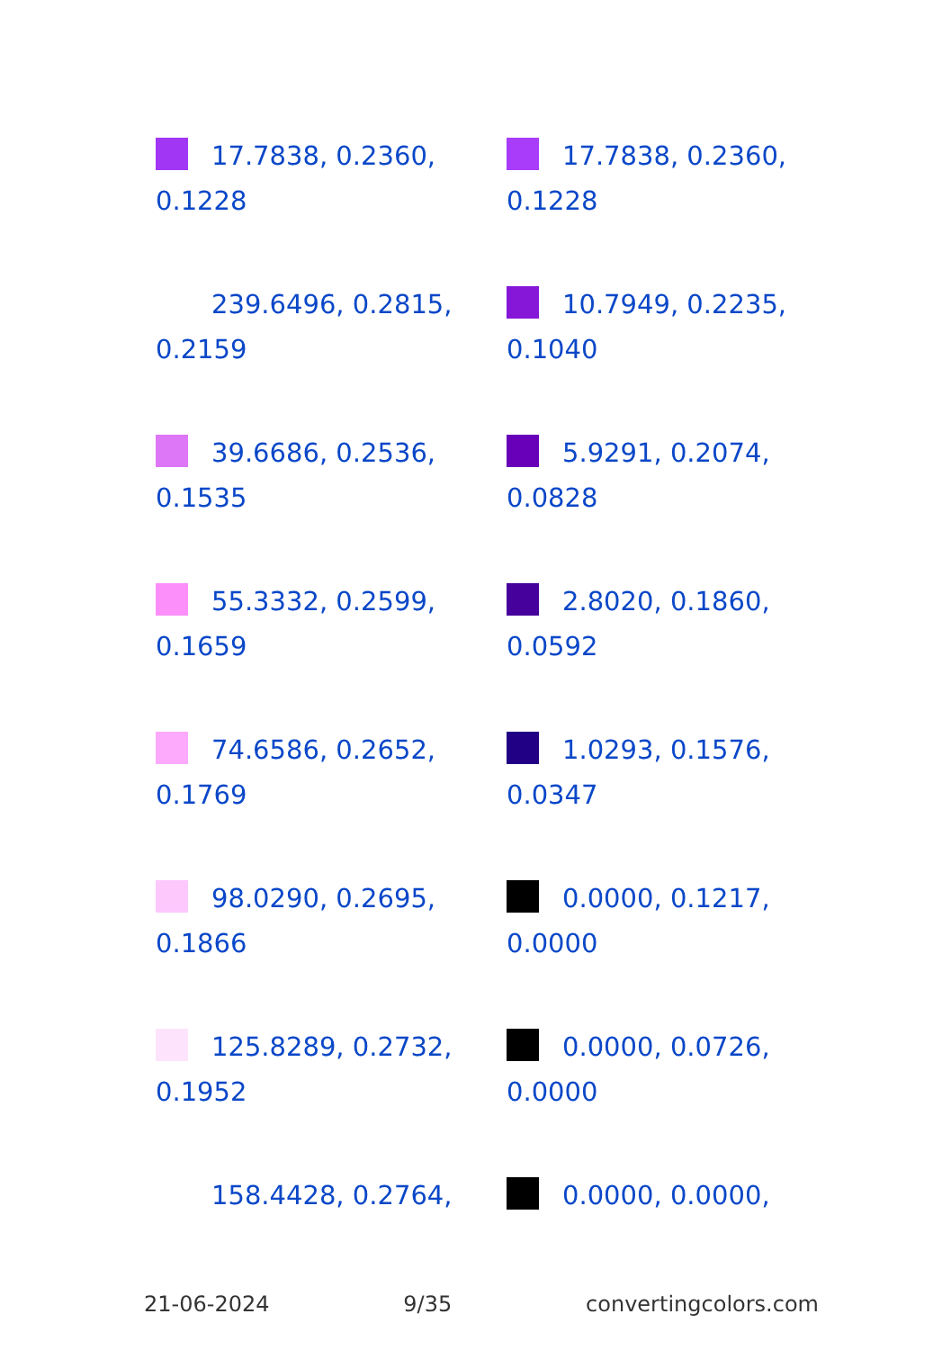17.7838, 0.2360, 0.1228
17.7838, 0.2360, 0.1228
239.6496, 0.2815, 0.2159
10.7949, 0.2235, 0.1040
39.6686, 0.2536, 0.1535
5.9291, 0.2074, 0.0828
55.3332, 0.2599, 0.1659
2.8020, 0.1860, 0.0592
74.6586, 0.2652, 0.1769
1.0293, 0.1576, 0.0347
98.0290, 0.2695, 0.1866
0.0000, 0.1217, 0.0000
125.8289, 0.2732, 0.1952
0.0000, 0.0726, 0.0000
158.4428, 0.2764,
0.0000, 0.0000,
21-06-2024 9/35 convertingcolors.com